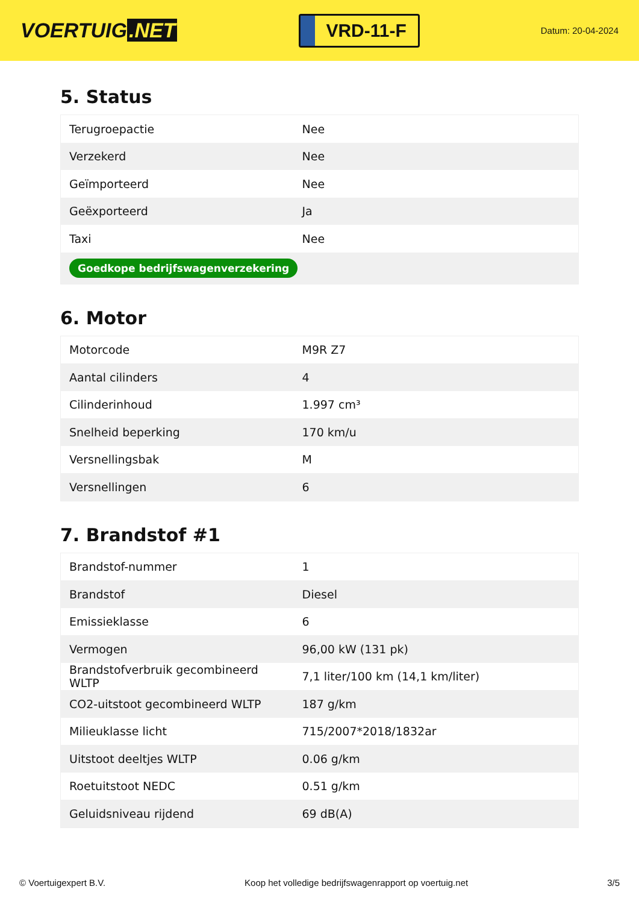VOERTUIG.NET
VRD-11-F
Datum: 20-04-2024
5. Status
| Terugroepactie | Nee |
| Verzekerd | Nee |
| Geïmporteerd | Nee |
| Geëxporteerd | Ja |
| Taxi | Nee |
| Goedkope bedrijfswagenverzekering | |
6. Motor
| Motorcode | M9R Z7 |
| Aantal cilinders | 4 |
| Cilinderinhoud | 1.997 cm³ |
| Snelheid beperking | 170 km/u |
| Versnellingsbak | M |
| Versnellingen | 6 |
7. Brandstof #1
| Brandstof-nummer | 1 |
| Brandstof | Diesel |
| Emissieklasse | 6 |
| Vermogen | 96,00 kW (131 pk) |
| Brandstofverbruik gecombineerd WLTP | 7,1 liter/100 km (14,1 km/liter) |
| CO2-uitstoot gecombineerd WLTP | 187 g/km |
| Milieuklasse licht | 715/2007*2018/1832ar |
| Uitstoot deeltjes WLTP | 0.06 g/km |
| Roetuitstoot NEDC | 0.51 g/km |
| Geluidsniveau rijdend | 69 dB(A) |
© Voertuigexpert B.V. Koop het volledige bedrijfswagenrapport op voertuig.net 3/5